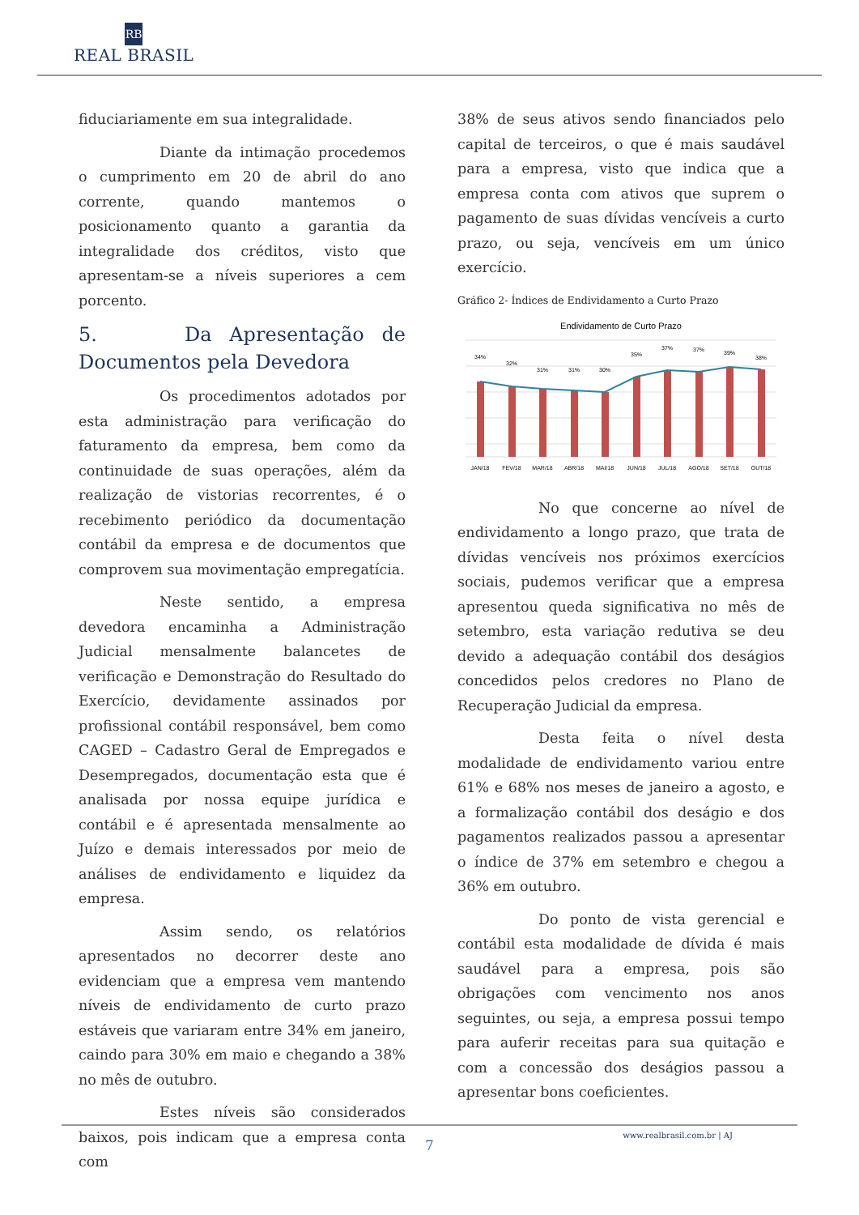RB
REAL BRASIL
fiduciariamente em sua integralidade.
Diante da intimação procedemos o cumprimento em 20 de abril do ano corrente, quando mantemos o posicionamento quanto a garantia da integralidade dos créditos, visto que apresentam-se a níveis superiores a cem porcento.
5. Da Apresentação de Documentos pela Devedora
Os procedimentos adotados por esta administração para verificação do faturamento da empresa, bem como da continuidade de suas operações, além da realização de vistorias recorrentes, é o recebimento periódico da documentação contábil da empresa e de documentos que comprovem sua movimentação empregatícia.
Neste sentido, a empresa devedora encaminha a Administração Judicial mensalmente balancetes de verificação e Demonstração do Resultado do Exercício, devidamente assinados por profissional contábil responsável, bem como CAGED – Cadastro Geral de Empregados e Desempregados, documentação esta que é analisada por nossa equipe jurídica e contábil e é apresentada mensalmente ao Juízo e demais interessados por meio de análises de endividamento e liquidez da empresa.
Assim sendo, os relatórios apresentados no decorrer deste ano evidenciam que a empresa vem mantendo níveis de endividamento de curto prazo estáveis que variaram entre 34% em janeiro, caindo para 30% em maio e chegando a 38% no mês de outubro.
Estes níveis são considerados baixos, pois indicam que a empresa conta com
38% de seus ativos sendo financiados pelo capital de terceiros, o que é mais saudável para a empresa, visto que indica que a empresa conta com ativos que suprem o pagamento de suas dívidas vencíveis a curto prazo, ou seja, vencíveis em um único exercício.
Gráfico 2- Índices de Endividamento a Curto Prazo
Endividamento de Curto Prazo
34%
32%
31%
31%
30%
35%
37%
37%
39%
38%
JAN/18
FEV/18
MAR/18
ABR/18
MAI/18
JUN/18
JUL/18
AGO/18
SET/18
OUT/18
No que concerne ao nível de endividamento a longo prazo, que trata de dívidas vencíveis nos próximos exercícios sociais, pudemos verificar que a empresa apresentou queda significativa no mês de setembro, esta variação redutiva se deu devido a adequação contábil dos deságios concedidos pelos credores no Plano de Recuperação Judicial da empresa.
Desta feita o nível desta modalidade de endividamento variou entre 61% e 68% nos meses de janeiro a agosto, e a formalização contábil dos deságio e dos pagamentos realizados passou a apresentar o índice de 37% em setembro e chegou a 36% em outubro.
Do ponto de vista gerencial e contábil esta modalidade de dívida é mais saudável para a empresa, pois são obrigações com vencimento nos anos seguintes, ou seja, a empresa possui tempo para auferir receitas para sua quitação e com a concessão dos deságios passou a apresentar bons coeficientes.
www.realbrasil.com.br | AJ
7